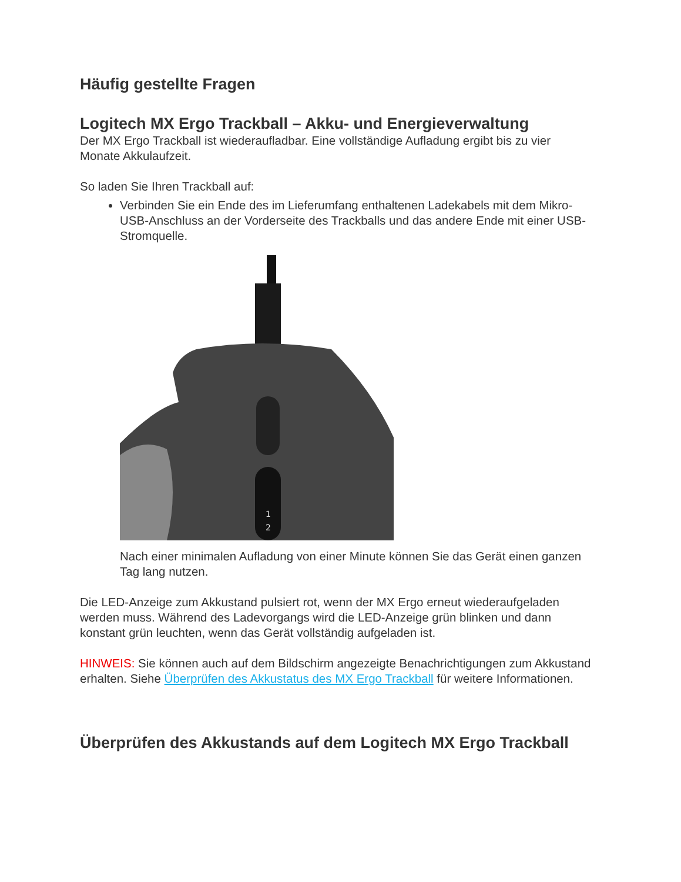Häufig gestellte Fragen
Logitech MX Ergo Trackball – Akku- und Energieverwaltung
Der MX Ergo Trackball ist wiederaufladbar. Eine vollständige Aufladung ergibt bis zu vier Monate Akkulaufzeit.
So laden Sie Ihren Trackball auf:
Verbinden Sie ein Ende des im Lieferumfang enthaltenen Ladekabels mit dem Mikro-USB-Anschluss an der Vorderseite des Trackballs und das andere Ende mit einer USB-Stromquelle.
1
2
Nach einer minimalen Aufladung von einer Minute können Sie das Gerät einen ganzen Tag lang nutzen.
Die LED-Anzeige zum Akkustand pulsiert rot, wenn der MX Ergo erneut wiederaufgeladen werden muss. Während des Ladevorgangs wird die LED-Anzeige grün blinken und dann konstant grün leuchten, wenn das Gerät vollständig aufgeladen ist.
HINWEIS: Sie können auch auf dem Bildschirm angezeigte Benachrichtigungen zum Akkustand erhalten. Siehe Überprüfen des Akkustatus des MX Ergo Trackball für weitere Informationen.
Überprüfen des Akkustands auf dem Logitech MX Ergo Trackball